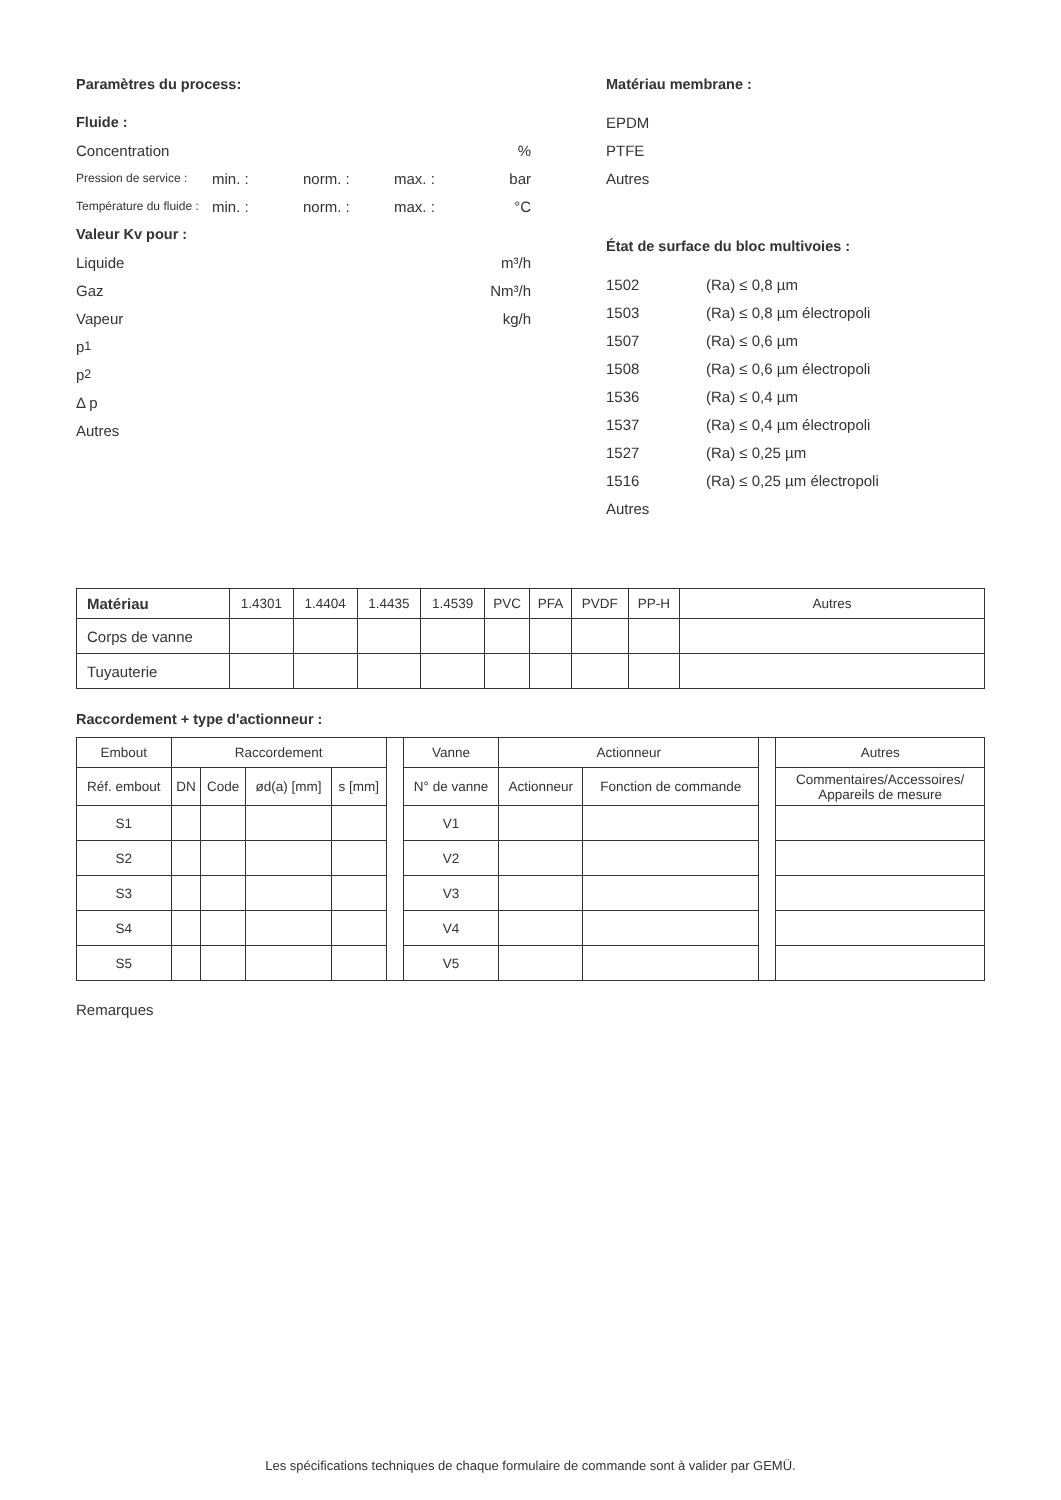Paramètres du process:
Fluide :
Concentration%
Pression de service : min. : norm. : max. : bar
Température du fluide : min. : norm. : max. : °C
Valeur Kv pour :
Liquide m³/h
Gaz Nm³/h
Vapeur kg/h
p<sub>1</sub>
p<sub>2</sub>
Δ p
Autres
Matériau membrane :
EPDM
PTFE
Autres
État de surface du bloc multivoies :
1502 (Ra) ≤ 0,8 µm
1503 (Ra) ≤ 0,8 µm électropoli
1507 (Ra) ≤ 0,6 µm
1508 (Ra) ≤ 0,6 µm électropoli
1536 (Ra) ≤ 0,4 µm
1537 (Ra) ≤ 0,4 µm électropoli
1527 (Ra) ≤ 0,25 µm
1516 (Ra) ≤ 0,25 µm électropoli
Autres
| Matériau | 1.4301 | 1.4404 | 1.4435 | 1.4539 | PVC | PFA | PVDF | PP-H | Autres |
| --- | --- | --- | --- | --- | --- | --- | --- | --- | --- |
| Corps de vanne | | | | | | | | | |
| Tuyauterie | | | | | | | | | |
Raccordement + type d'actionneur :
| Embout | Raccordement | | | | | Vanne | Actionneur | | | Autres |
| --- | --- | --- | --- | --- | --- | --- | --- | --- | --- | --- |
| Réf. embout | DN | Code | ød(a) [mm] | s [mm] | | N° de vanne | Actionneur | Fonction de commande | | Commentaires/Accessoires/ Appareils de mesure |
| S1 | | | | | | V1 | | | | |
| S2 | | | | | | V2 | | | | |
| S3 | | | | | | V3 | | | | |
| S4 | | | | | | V4 | | | | |
| S5 | | | | | | V5 | | | | |
Remarques
Les spécifications techniques de chaque formulaire de commande sont à valider par GEMÜ.